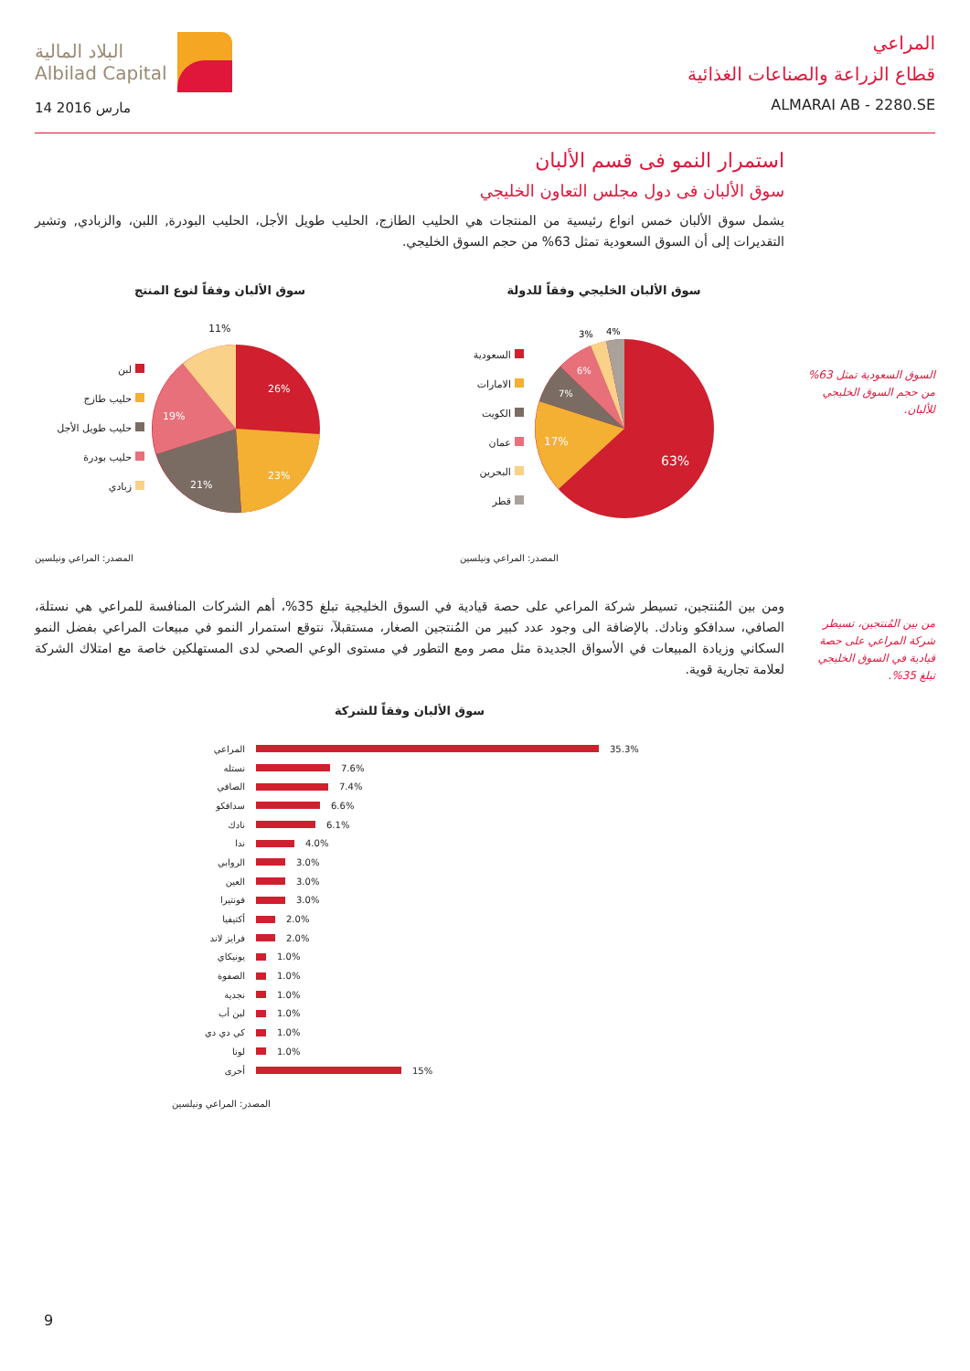البلاد المالية
Albilad Capital
14 مارس 2016
المراعي
قطاع الزراعة والصناعات الغذائية
ALMARAI AB - 2280.SE
استمرار النمو فى قسم الألبان
سوق الألبان فى دول مجلس التعاون الخليجي
يشمل سوق الألبان خمس انواع رئيسية من المنتجات هي الحليب الطازج، الحليب طويل الأجل، الحليب البودرة, اللبن، والزبادي, وتشير التقديرات إلى أن السوق السعودية تمثل 63% من حجم السوق الخليجي.
سوق الألبان وفقاً لنوع المنتج
لبن
حليب طازج
حليب طويل الأجل
حليب بودرة
زبادي
26%
23%
21%
19%
11%
المصدر: المراعي ونيلسين
سوق الألبان الخليجي وفقاً للدولة
السعودية
الامارات
الكويت
عمان
البحرين
قطر
63%
17%
7%
6%
3%
4%
المصدر: المراعي ونيلسين
ومن بين المُنتجين، تسيطر شركة المراعي على حصة قيادية في السوق الخليجية تبلغ 35%، أهم الشركات المنافسة للمراعي هي نستلة، الصافي، سدافكو ونادك. بالإضافة الى وجود عدد كبير من المُنتجين الصغار، مستقبلآ، نتوقع استمرار النمو في مبيعات المراعي بفضل النمو السكاني وزيادة المبيعات في الأسواق الجديدة مثل مصر ومع التطور في مستوى الوعي الصحي لدى المستهلكين خاصة مع امتلاك الشركة لعلامة تجارية قوية.
سوق الألبان وفقاً للشركة
المراعي 35.3%
نستله 7.6%
الصافي 7.4%
سدافكو 6.6%
نادك 6.1%
ندا 4.0%
الروابي 3.0%
العين 3.0%
فونتيرا 3.0%
أكتيفيا 2.0%
فرايز لاند 2.0%
يونيكاي 1.0%
الصفوة 1.0%
نجدية 1.0%
لبن أب 1.0%
كي دي دي 1.0%
لونا 1.0%
أخرى 15%
المصدر: المراعي ونيلسين
السوق السعودية تمثل 63% من حجم السوق الخليجي للألبان.
من بين المُنتجين، تسيطر شركة المراعي على حصة قيادية في السوق الخليجي تبلغ 35%.
9